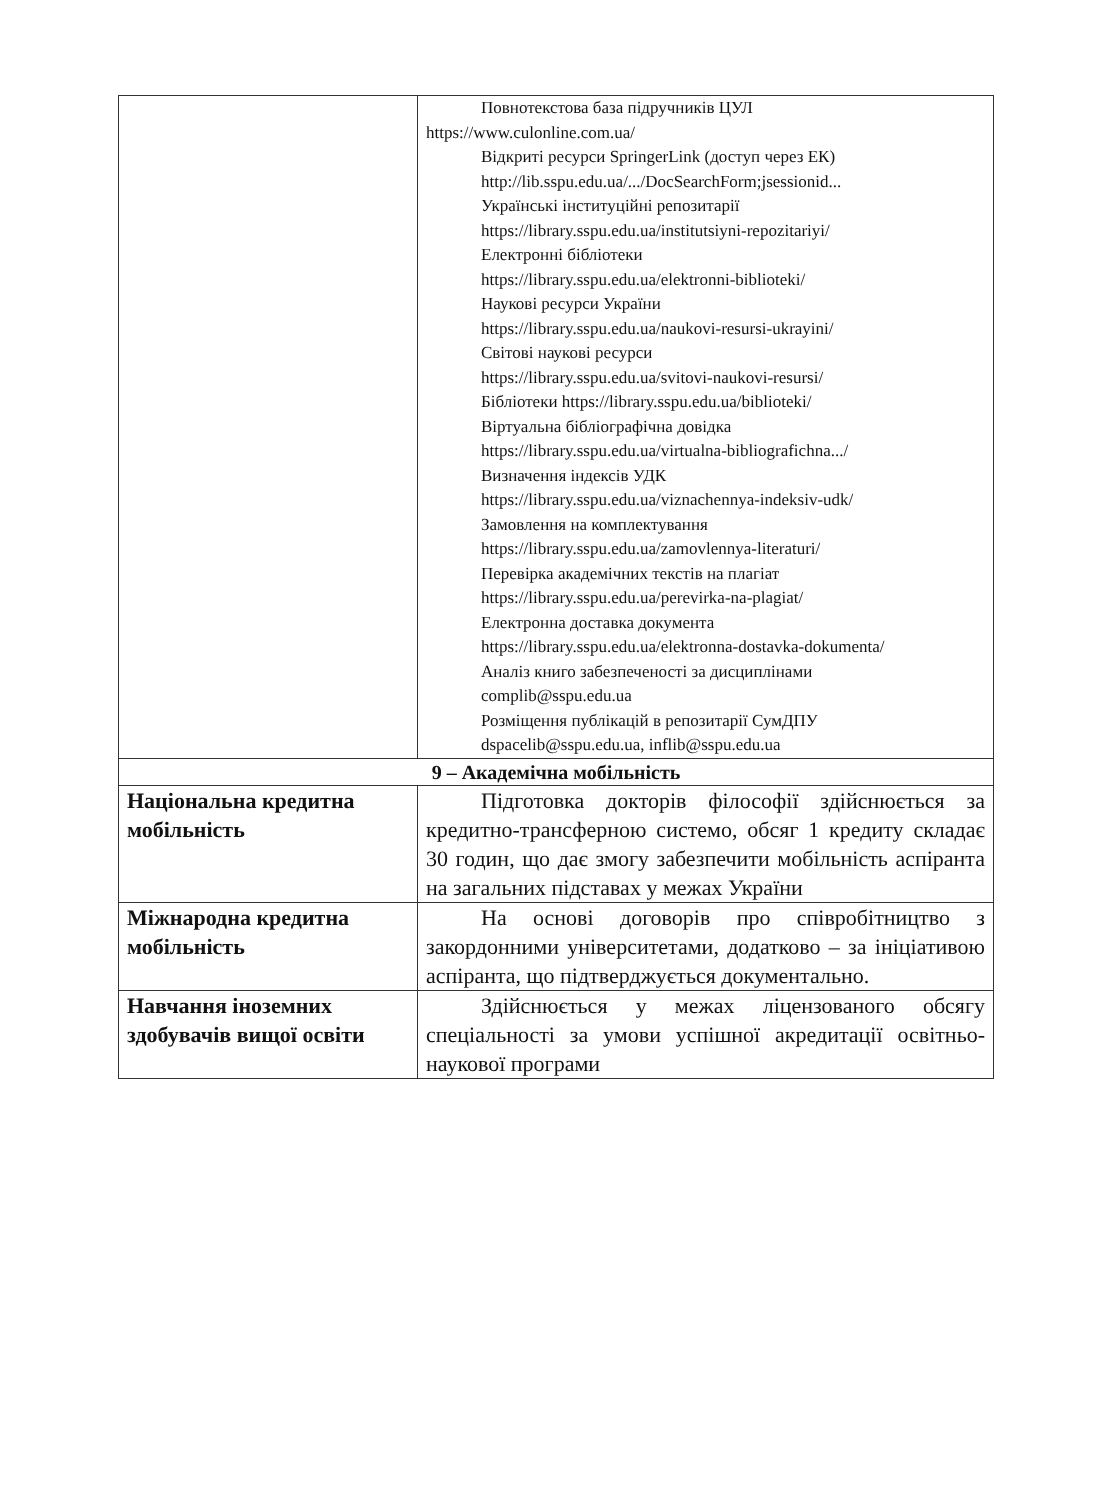| | Повнотекстова база підручників ЦУЛ https://www.culonline.com.ua/ Відкриті ресурси SpringerLink (доступ через ЕК) http://lib.sspu.edu.ua/.../DocSearchForm;jsessionid... Українські інституційні репозитарії https://library.sspu.edu.ua/institutsiyni-repozitariyi/ Електронні бібліотеки https://library.sspu.edu.ua/elektronni-biblioteki/ Наукові ресурси України https://library.sspu.edu.ua/naukovi-resursi-ukrayini/ Світові наукові ресурси https://library.sspu.edu.ua/svitovi-naukovi-resursi/ Бібліотеки https://library.sspu.edu.ua/biblioteki/ Віртуальна бібліографічна довідка https://library.sspu.edu.ua/virtualna-bibliografichna.../ Визначення індексів УДК https://library.sspu.edu.ua/viznachennya-indeksiv-udk/ Замовлення на комплектування https://library.sspu.edu.ua/zamovlennya-literaturi/ Перевірка академічних текстів на плагіат https://library.sspu.edu.ua/perevirka-na-plagiat/ Електронна доставка документа https://library.sspu.edu.ua/elektronna-dostavka-dokumenta/ Аналіз книго забезпеченості за дисциплінами complib@sspu.edu.ua Розміщення публікацій в репозитарії СумДПУ dspacelib@sspu.edu.ua, inflib@sspu.edu.ua |
| 9 – Академічна мобільність | |
| Національна кредитна мобільність | Підготовка докторів філософії здійснюється за кредитно-трансферною системо, обсяг 1 кредиту складає 30 годин, що дає змогу забезпечити мобільність аспіранта на загальних підставах у межах України |
| Міжнародна кредитна мобільність | На основі договорів про співробітництво з закордонними університетами, додатково – за ініціативою аспіранта, що підтверджується документально. |
| Навчання іноземних здобувачів вищої освіти | Здійснюється у межах ліцензованого обсягу спеціальності за умови успішної акредитації освітньо-наукової програми |